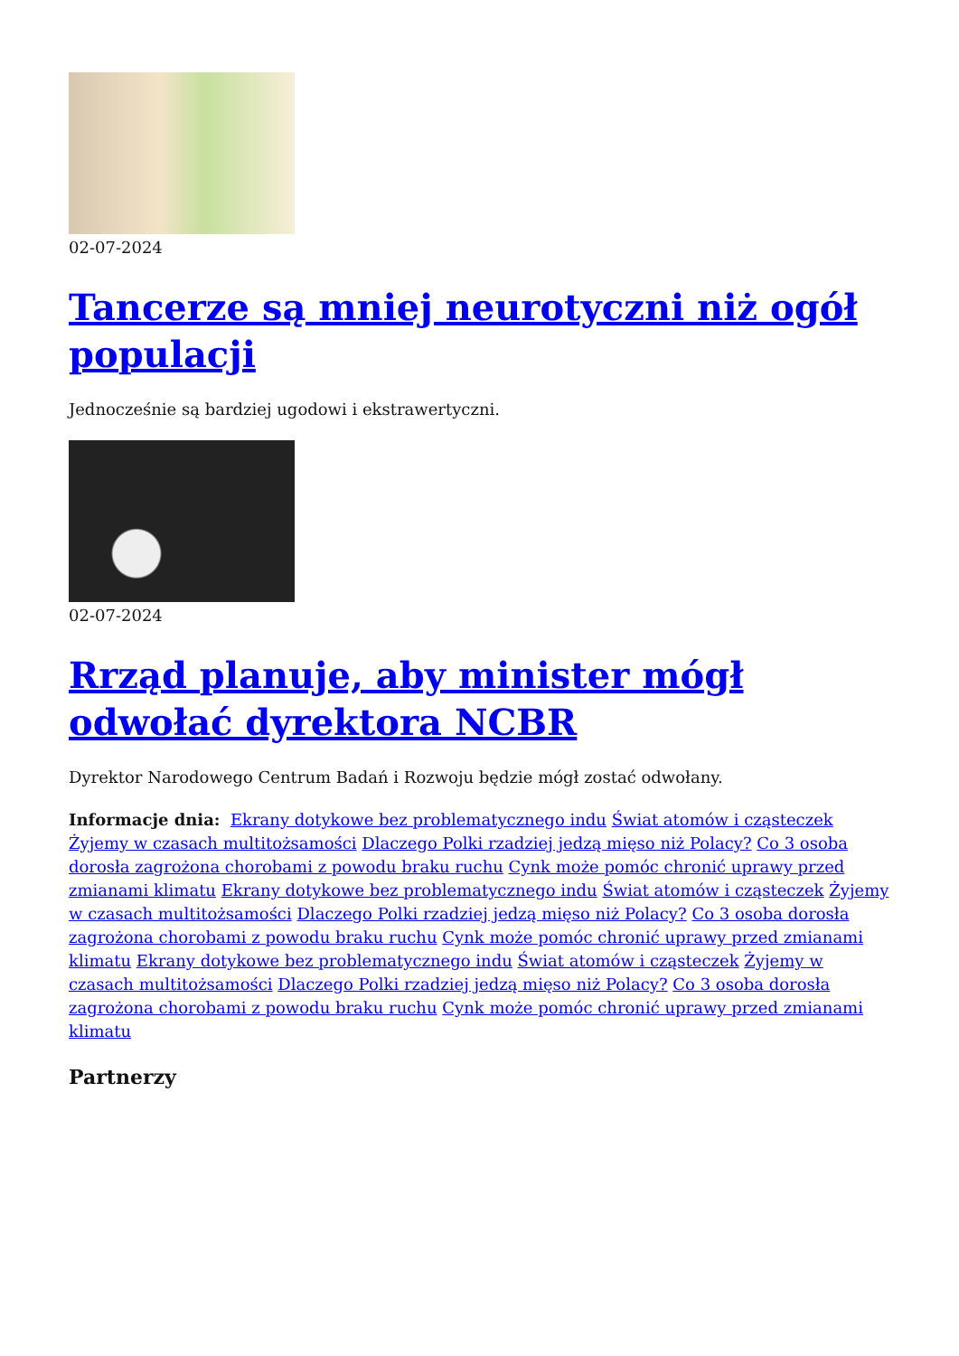02-07-2024
Tancerze są mniej neurotyczni niż ogół populacji
Jednocześnie są bardziej ugodowi i ekstrawertyczni.
02-07-2024
Rrząd planuje, aby minister mógł odwołać dyrektora NCBR
Dyrektor Narodowego Centrum Badań i Rozwoju będzie mógł zostać odwołany.
Informacje dnia: Ekrany dotykowe bez problematycznego indu Świat atomów i cząsteczek Żyjemy w czasach multitożsamości Dlaczego Polki rzadziej jedzą mięso niż Polacy? Co 3 osoba dorosła zagrożona chorobami z powodu braku ruchu Cynk może pomóc chronić uprawy przed zmianami klimatu Ekrany dotykowe bez problematycznego indu Świat atomów i cząsteczek Żyjemy w czasach multitożsamości Dlaczego Polki rzadziej jedzą mięso niż Polacy? Co 3 osoba dorosła zagrożona chorobami z powodu braku ruchu Cynk może pomóc chronić uprawy przed zmianami klimatu Ekrany dotykowe bez problematycznego indu Świat atomów i cząsteczek Żyjemy w czasach multitożsamości Dlaczego Polki rzadziej jedzą mięso niż Polacy? Co 3 osoba dorosła zagrożona chorobami z powodu braku ruchu Cynk może pomóc chronić uprawy przed zmianami klimatu
Partnerzy